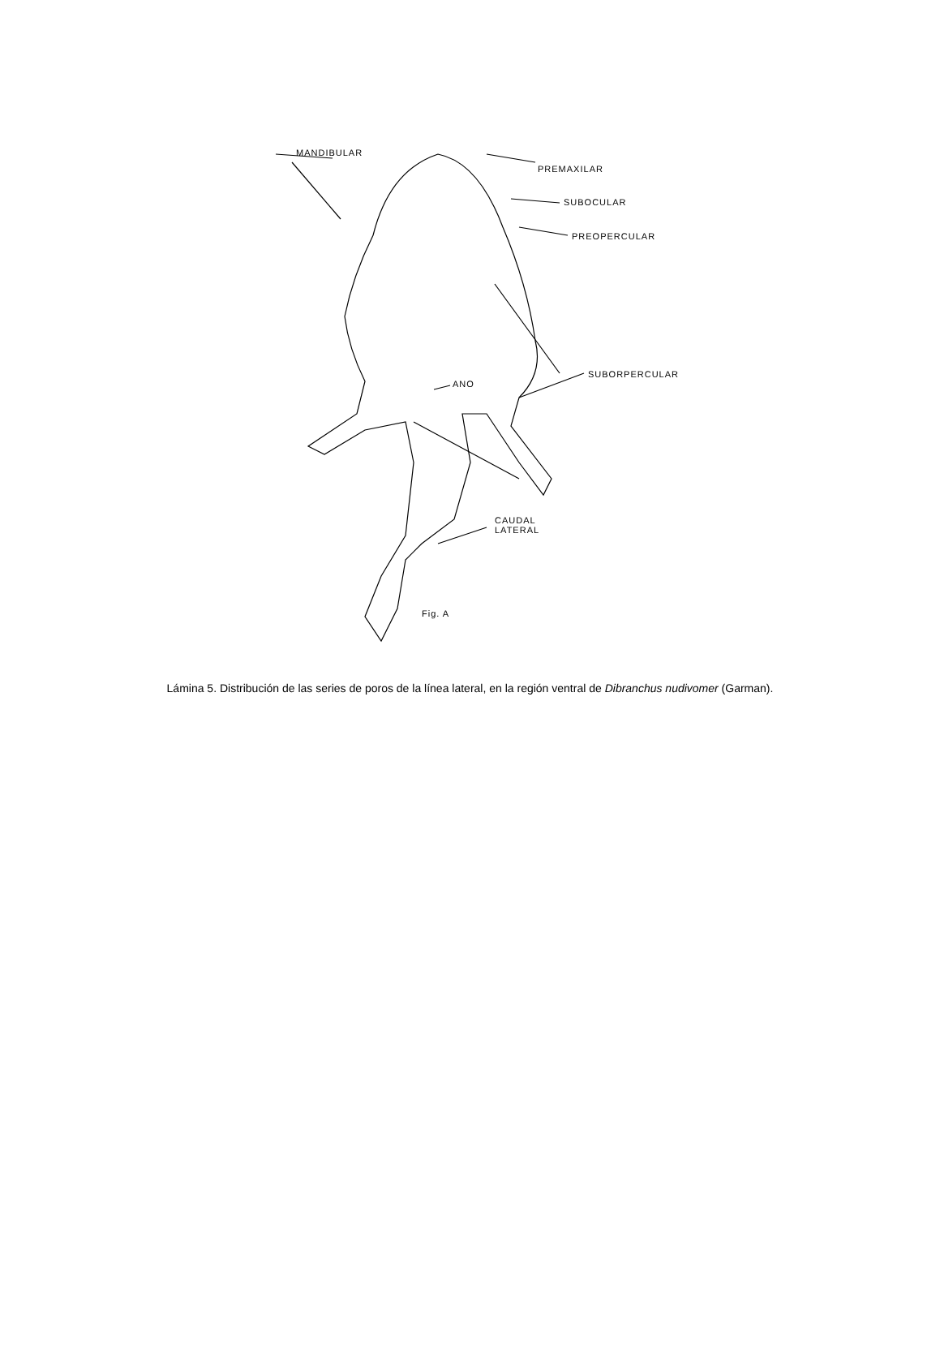MANDIBULAR
PREMAXILAR
SUBOCULAR
PREOPERCULAR
SUBORPERCULAR
ANO
CAUDAL
LATERAL
Fig. A
Lámina 5. Distribución de las series de poros de la línea lateral, en la región ventral de Dibranchus nudivomer (Garman).